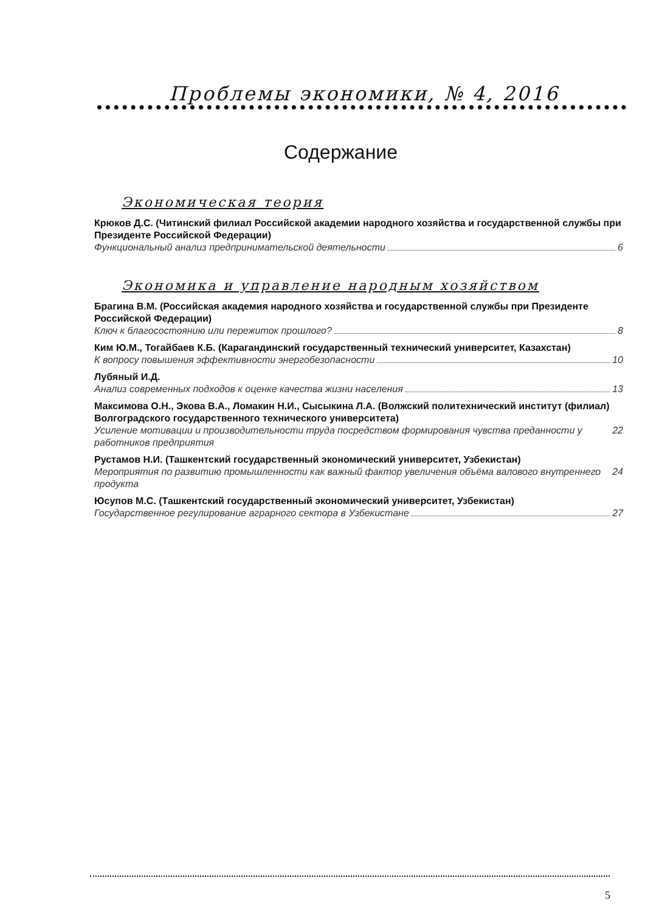Проблемы экономики, № 4, 2016
Содержание
Экономическая теория
Крюков Д.С. (Читинский филиал Российской академии народного хозяйства и государственной службы при Президенте Российской Федерации)
Функциональный анализ предпринимательской деятельности 6
Экономика и управление народным хозяйством
Брагина В.М. (Российская академия народного хозяйства и государственной службы при Президенте Российской Федерации)
Ключ к благосостоянию или пережиток прошлого? 8
Ким Ю.М., Тогайбаев К.Б. (Карагандинский государственный технический университет, Казахстан)
К вопросу повышения эффективности энергобезопасности 10
Лубяный И.Д.
Анализ современных подходов к оценке качества жизни населения 13
Максимова О.Н., Экова В.А., Ломакин Н.И., Сысыкина Л.А. (Волжский политехнический институт (филиал) Волгоградского государственного технического университета)
Усиление мотивации и производительности труда посредством формирования чувства преданности у работников предприятия 22
Рустамов Н.И. (Ташкентский государственный экономический университет, Узбекистан)
Мероприятия по развитию промышленности как важный фактор увеличения объёма валового внутреннего продукта 24
Юсупов М.С. (Ташкентский государственный экономический университет, Узбекистан)
Государственное регулирование аграрного сектора в Узбекистане 27
5